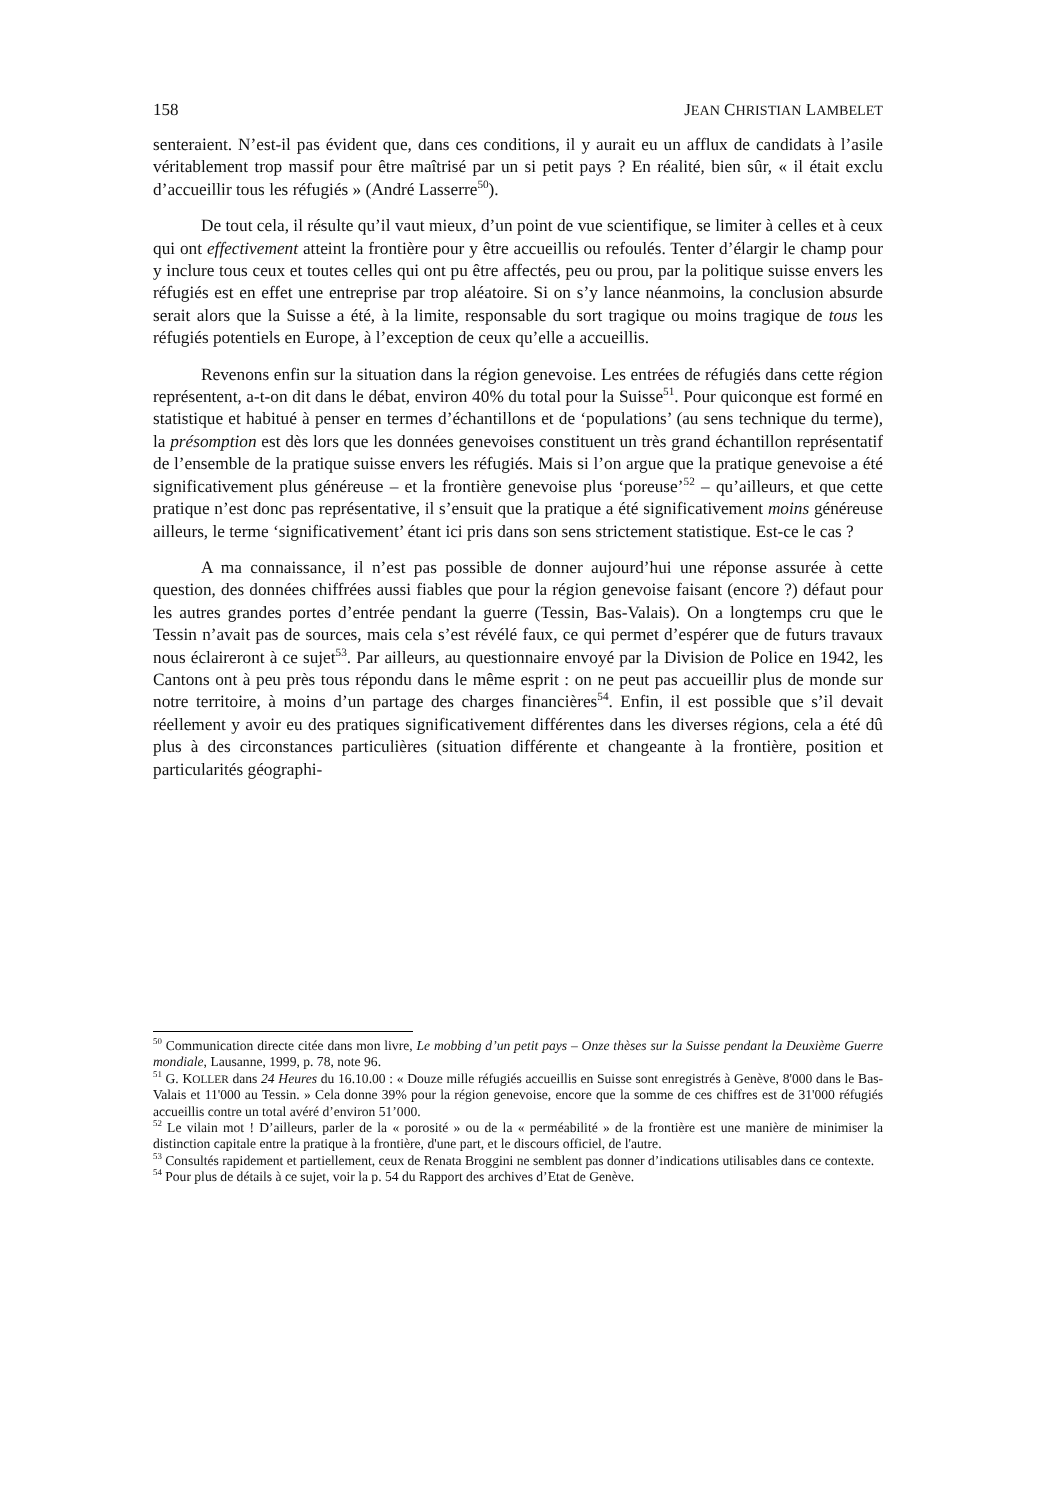158 JEAN CHRISTIAN LAMBELET
senteraient. N’est-il pas évident que, dans ces conditions, il y aurait eu un afflux de candidats à l’asile véritablement trop massif pour être maîtrisé par un si petit pays ? En réalité, bien sûr, « il était exclu d’accueillir tous les réfugiés » (André Lasserre<sup>50</sup>).
De tout cela, il résulte qu’il vaut mieux, d’un point de vue scientifique, se limiter à celles et à ceux qui ont effectivement atteint la frontière pour y être accueillis ou refoulés. Tenter d’élargir le champ pour y inclure tous ceux et toutes celles qui ont pu être affectés, peu ou prou, par la politique suisse envers les réfugiés est en effet une entreprise par trop aléatoire. Si on s’y lance néanmoins, la conclusion absurde serait alors que la Suisse a été, à la limite, responsable du sort tragique ou moins tragique de tous les réfugiés potentiels en Europe, à l’exception de ceux qu’elle a accueillis.
Revenons enfin sur la situation dans la région genevoise. Les entrées de réfugiés dans cette région représentent, a-t-on dit dans le débat, environ 40% du total pour la Suisse<sup>51</sup>. Pour quiconque est formé en statistique et habitué à penser en termes d’échantillons et de ‘populations’ (au sens technique du terme), la présomption est dès lors que les données genevoises constituent un très grand échantillon représentatif de l’ensemble de la pratique suisse envers les réfugiés. Mais si l’on argue que la pratique genevoise a été significativement plus généreuse – et la frontière genevoise plus ‘poreuse’<sup>52</sup> – qu’ailleurs, et que cette pratique n’est donc pas représentative, il s’ensuit que la pratique a été significativement moins généreuse ailleurs, le terme ‘significativement’ étant ici pris dans son sens strictement statistique. Est-ce le cas ?
A ma connaissance, il n’est pas possible de donner aujourd’hui une réponse assurée à cette question, des données chiffrées aussi fiables que pour la région genevoise faisant (encore ?) défaut pour les autres grandes portes d’entrée pendant la guerre (Tessin, Bas-Valais). On a longtemps cru que le Tessin n’avait pas de sources, mais cela s’est révélé faux, ce qui permet d’espérer que de futurs travaux nous éclaireront à ce sujet<sup>53</sup>. Par ailleurs, au questionnaire envoyé par la Division de Police en 1942, les Cantons ont à peu près tous répondu dans le même esprit : on ne peut pas accueillir plus de monde sur notre territoire, à moins d’un partage des charges financières<sup>54</sup>. Enfin, il est possible que s’il devait réellement y avoir eu des pratiques significativement différentes dans les diverses régions, cela a été dû plus à des circonstances particulières (situation différente et changeante à la frontière, position et particularités géographi-
<sup>50</sup> Communication directe citée dans mon livre, Le mobbing d’un petit pays – Onze thèses sur la Suisse pendant la Deuxième Guerre mondiale, Lausanne, 1999, p. 78, note 96.
<sup>51</sup> G. KOLLER dans 24 Heures du 16.10.00 : « Douze mille réfugiés accueillis en Suisse sont enregistrés à Genève, 8'000 dans le Bas-Valais et 11'000 au Tessin. » Cela donne 39% pour la région genevoise, encore que la somme de ces chiffres est de 31'000 réfugiés accueillis contre un total avéré d’environ 51’000.
<sup>52</sup> Le vilain mot ! D’ailleurs, parler de la « porosité » ou de la « perméabilité » de la frontière est une manière de minimiser la distinction capitale entre la pratique à la frontière, d'une part, et le discours officiel, de l'autre.
<sup>53</sup> Consultés rapidement et partiellement, ceux de Renata Broggini ne semblent pas donner d’indications utilisables dans ce contexte.
<sup>54</sup> Pour plus de détails à ce sujet, voir la p. 54 du Rapport des archives d’Etat de Genève.